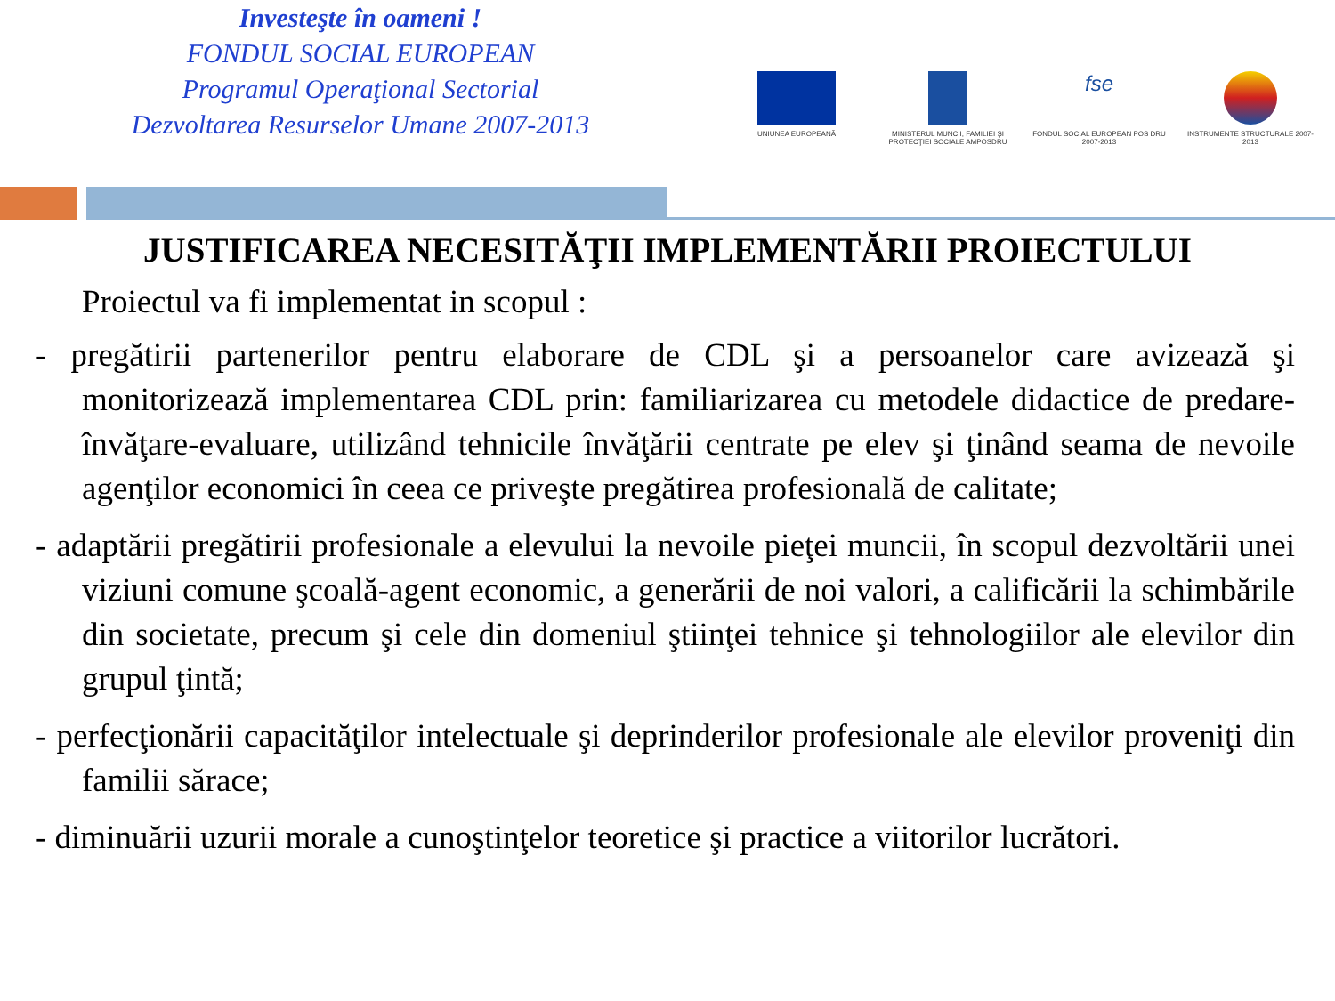Investeşte în oameni !
FONDUL SOCIAL EUROPEAN
Programul Operaţional Sectorial
Dezvoltarea Resurselor Umane 2007-2013
UNIUNEA EUROPEANĂ MINISTERUL MUNCII, FAMILIEI ŞI PROTECŢIEI SOCIALE AMPOSDRU
fse
FONDUL SOCIAL EUROPEAN POS DRU 2007-2013
INSTRUMENTE STRUCTURALE 2007-2013
JUSTIFICAREA NECESITĂŢII IMPLEMENTĂRII PROIECTULUI
Proiectul va fi implementat in scopul :
- pregătirii partenerilor pentru elaborare de CDL şi a persoanelor care avizează şi monitorizează implementarea CDL prin: familiarizarea cu metodele didactice de predare-învăţare-evaluare, utilizând tehnicile învăţării centrate pe elev şi ţinând seama de nevoile agenţilor economici în ceea ce priveşte pregătirea profesională de calitate;
- adaptării pregătirii profesionale a elevului la nevoile pieţei muncii, în scopul dezvoltării unei viziuni comune şcoală-agent economic, a generării de noi valori, a calificării la schimbările din societate, precum şi cele din domeniul ştiinţei tehnice şi tehnologiilor ale elevilor din grupul ţintă;
- perfecţionării capacităţilor intelectuale şi deprinderilor profesionale ale elevilor proveniţi din familii sărace;
- diminuării uzurii morale a cunoştinţelor teoretice şi practice a viitorilor lucrători.